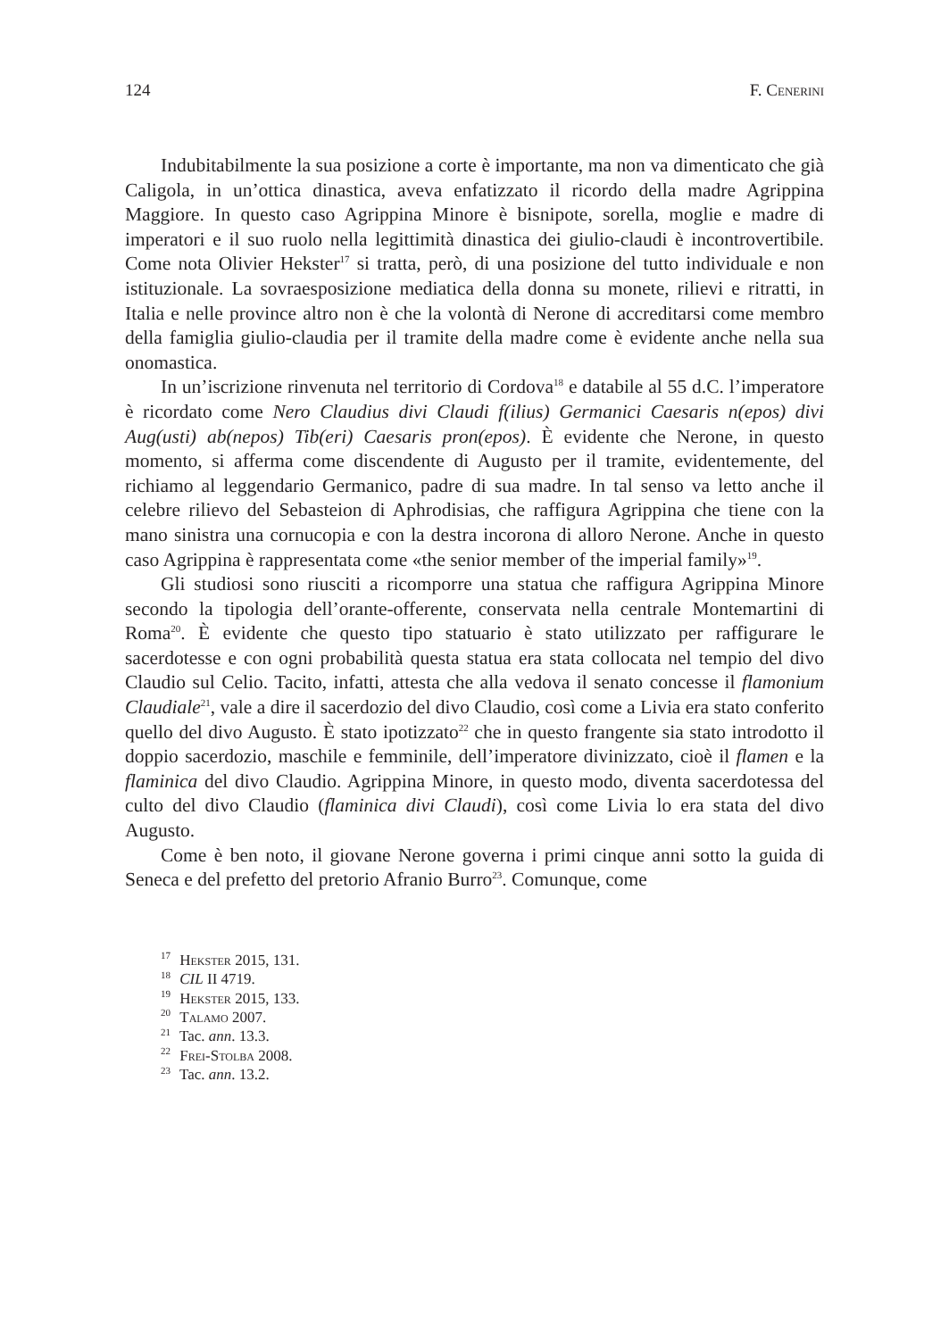124 F. Cenerini
Indubitabilmente la sua posizione a corte è importante, ma non va dimenticato che già Caligola, in un’ottica dinastica, aveva enfatizzato il ricordo della madre Agrippina Maggiore. In questo caso Agrippina Minore è bisnipote, sorella, moglie e madre di imperatori e il suo ruolo nella legittimità dinastica dei giulio-claudi è incontrovertibile. Come nota Olivier Hekster<sup>17</sup> si tratta, però, di una posizione del tutto individuale e non istituzionale. La sovraesposizione mediatica della donna su monete, rilievi e ritratti, in Italia e nelle province altro non è che la volontà di Nerone di accreditarsi come membro della famiglia giulio-claudia per il tramite della madre come è evidente anche nella sua onomastica.
In un’iscrizione rinvenuta nel territorio di Cordova<sup>18</sup> e databile al 55 d.C. l’imperatore è ricordato come Nero Claudius divi Claudi f(ilius) Germanici Caesaris n(epos) divi Aug(usti) ab(nepos) Tib(eri) Caesaris pron(epos). È evidente che Nerone, in questo momento, si afferma come discendente di Augusto per il tramite, evidentemente, del richiamo al leggendario Germanico, padre di sua madre. In tal senso va letto anche il celebre rilievo del Sebasteion di Aphrodisias, che raffigura Agrippina che tiene con la mano sinistra una cornucopia e con la destra incorona di alloro Nerone. Anche in questo caso Agrippina è rappresentata come «the senior member of the imperial family»<sup>19</sup>.
Gli studiosi sono riusciti a ricomporre una statua che raffigura Agrippina Minore secondo la tipologia dell’orante-offerente, conservata nella centrale Montemartini di Roma<sup>20</sup>. È evidente che questo tipo statuario è stato utilizzato per raffigurare le sacerdotesse e con ogni probabilità questa statua era stata collocata nel tempio del divo Claudio sul Celio. Tacito, infatti, attesta che alla vedova il senato concesse il flamonium Claudiale<sup>21</sup>, vale a dire il sacerdozio del divo Claudio, così come a Livia era stato conferito quello del divo Augusto. È stato ipotizzato<sup>22</sup> che in questo frangente sia stato introdotto il doppio sacerdozio, maschile e femminile, dell’imperatore divinizzato, cioè il flamen e la flaminica del divo Claudio. Agrippina Minore, in questo modo, diventa sacerdotessa del culto del divo Claudio (flaminica divi Claudi), così come Livia lo era stata del divo Augusto.
Come è ben noto, il giovane Nerone governa i primi cinque anni sotto la guida di Seneca e del prefetto del pretorio Afranio Burro<sup>23</sup>. Comunque, come
<sup>17</sup> Hekster 2015, 131.
<sup>18</sup> CIL II 4719.
<sup>19</sup> Hekster 2015, 133.
<sup>20</sup> Talamo 2007.
<sup>21</sup> Tac. ann. 13.3.
<sup>22</sup> Frei-Stolba 2008.
<sup>23</sup> Tac. ann. 13.2.